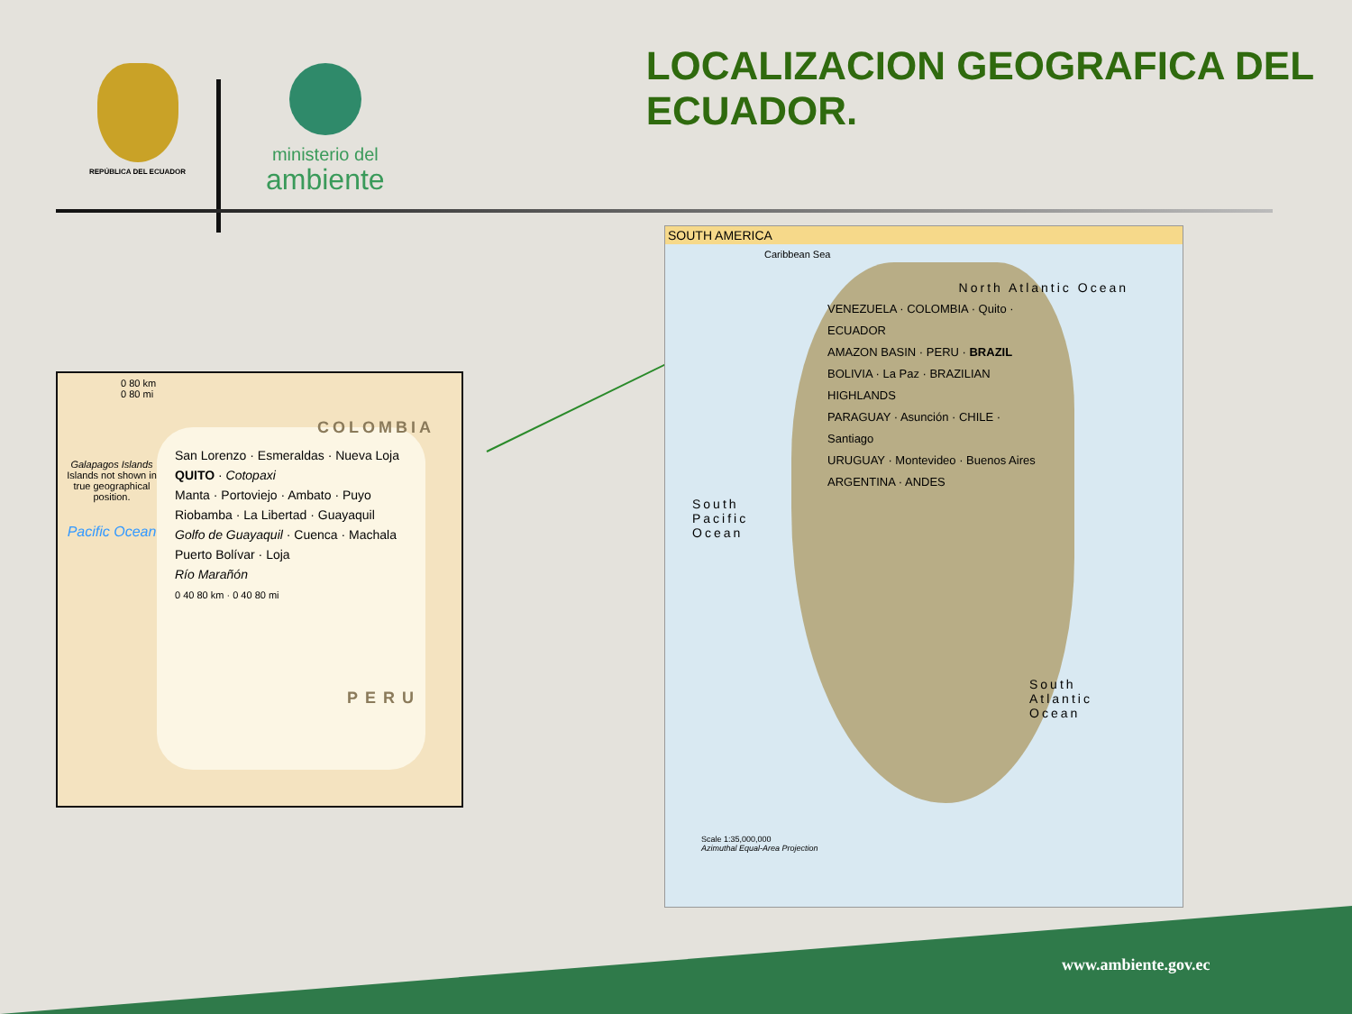REPÚBLICA DEL ECUADOR
ministerio del
ambiente
LOCALIZACION GEOGRAFICA DEL ECUADOR.
0 80 km
0 80 mi
Galapagos Islands
Islands not shown in true geographical position.
Pacific Ocean
COLOMBIA
PERU
San Lorenzo · Esmeraldas · Nueva Loja
QUITO · Cotopaxi
Manta · Portoviejo · Ambato · Puyo
Riobamba · La Libertad · Guayaquil
Golfo de Guayaquil · Cuenca · Machala
Puerto Bolívar · Loja
Río Marañón
0 40 80 km · 0 40 80 mi
SOUTH AMERICA
Caribbean Sea
North Atlantic Ocean
South Pacific Ocean
South Atlantic Ocean
VENEZUELA · COLOMBIA · Quito · ECUADOR
AMAZON BASIN · PERU · BRAZIL
BOLIVIA · La Paz · BRAZILIAN HIGHLANDS
PARAGUAY · Asunción · CHILE · Santiago
URUGUAY · Montevideo · Buenos Aires
ARGENTINA · ANDES
Scale 1:35,000,000
Azimuthal Equal-Area Projection
www.ambiente.gov.ec